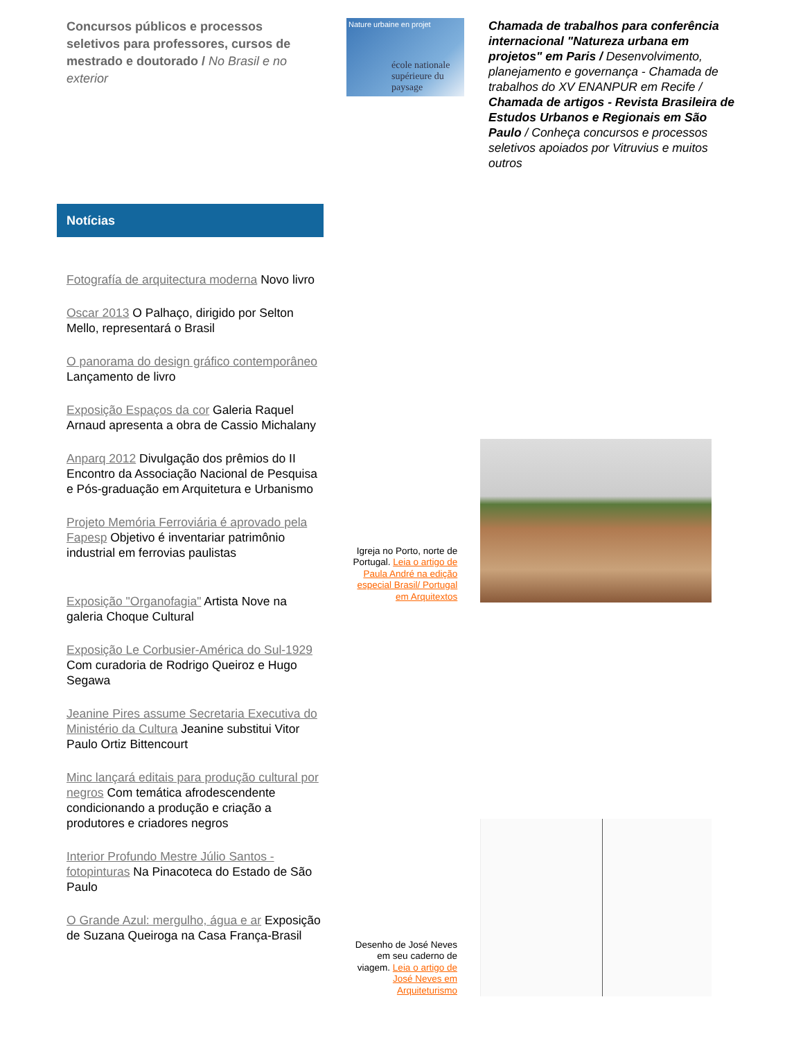Concursos públicos e processos seletivos para professores, cursos de mestrado e doutorado / No Brasil e no exterior
Nature urbaine en projet
école nationale supérieure du paysage
Chamada de trabalhos para conferência internacional "Natureza urbana em projetos" em Paris / Desenvolvimento, planejamento e governança - Chamada de trabalhos do XV ENANPUR em Recife / Chamada de artigos - Revista Brasileira de Estudos Urbanos e Regionais em São Paulo / Conheça concursos e processos seletivos apoiados por Vitruvius e muitos outros
Notícias
Fotografía de arquitectura moderna Novo livro
Oscar 2013 O Palhaço, dirigido por Selton Mello, representará o Brasil
O panorama do design gráfico contemporâneo Lançamento de livro
Exposição Espaços da cor Galeria Raquel Arnaud apresenta a obra de Cassio Michalany
Anparq 2012 Divulgação dos prêmios do II Encontro da Associação Nacional de Pesquisa e Pós-graduação em Arquitetura e Urbanismo
Projeto Memória Ferroviária é aprovado pela Fapesp Objetivo é inventariar patrimônio industrial em ferrovias paulistas
Exposição "Organofagia" Artista Nove na galeria Choque Cultural
Exposição Le Corbusier-América do Sul-1929 Com curadoria de Rodrigo Queiroz e Hugo Segawa
Jeanine Pires assume Secretaria Executiva do Ministério da Cultura Jeanine substitui Vitor Paulo Ortiz Bittencourt
Minc lançará editais para produção cultural por negros Com temática afrodescendente condicionando a produção e criação a produtores e criadores negros
Interior Profundo Mestre Júlio Santos - fotopinturas Na Pinacoteca do Estado de São Paulo
O Grande Azul: mergulho, água e ar Exposição de Suzana Queiroga na Casa França-Brasil
Igreja no Porto, norte de Portugal. Leia o artigo de Paula André na edição especial Brasil/ Portugal em Arquitextos
Desenho de José Neves em seu caderno de viagem. Leia o artigo de José Neves em Arquiteturismo